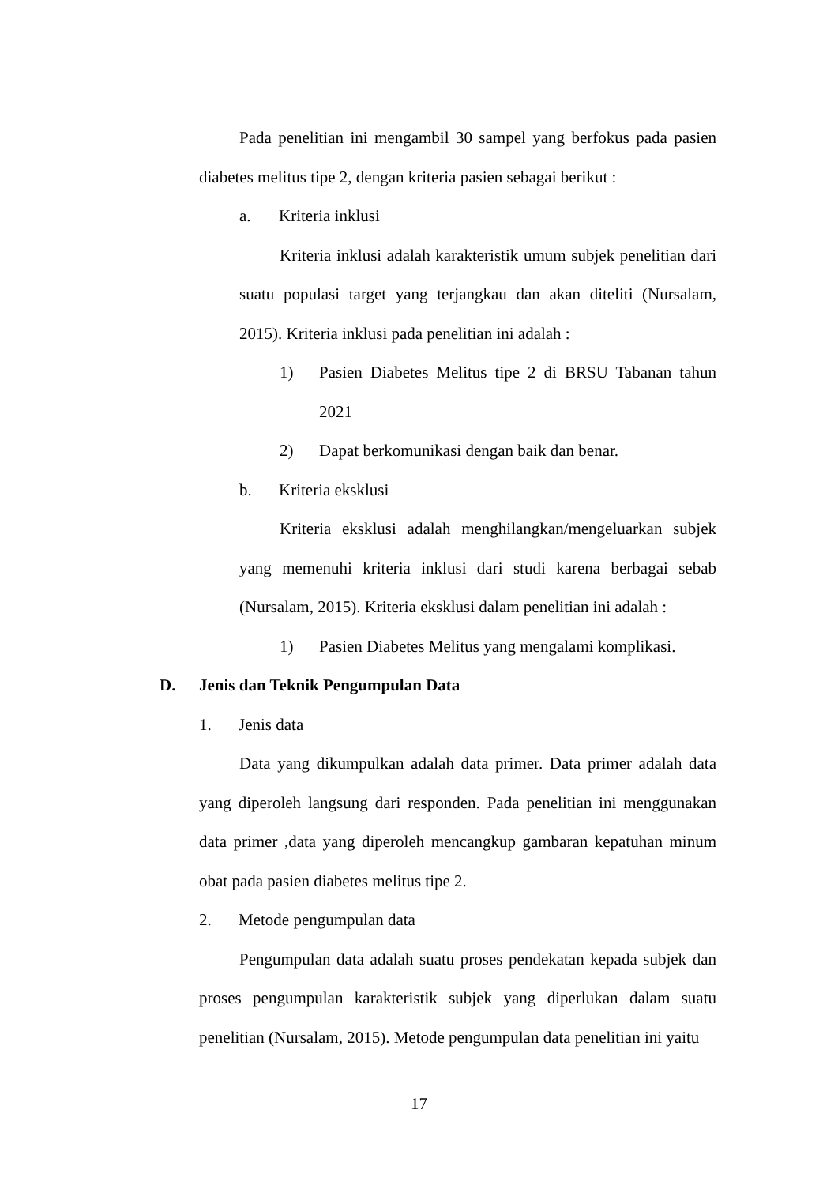Pada penelitian ini mengambil 30 sampel yang berfokus pada pasien diabetes melitus tipe 2, dengan kriteria pasien sebagai berikut :
a. Kriteria inklusi
Kriteria inklusi adalah karakteristik umum subjek penelitian dari suatu populasi target yang terjangkau dan akan diteliti (Nursalam, 2015). Kriteria inklusi pada penelitian ini adalah :
1) Pasien Diabetes Melitus tipe 2 di BRSU Tabanan tahun 2021
2) Dapat berkomunikasi dengan baik dan benar.
b. Kriteria eksklusi
Kriteria eksklusi adalah menghilangkan/mengeluarkan subjek yang memenuhi kriteria inklusi dari studi karena berbagai sebab (Nursalam, 2015). Kriteria eksklusi dalam penelitian ini adalah :
1) Pasien Diabetes Melitus yang mengalami komplikasi.
D. Jenis dan Teknik Pengumpulan Data
1. Jenis data
Data yang dikumpulkan adalah data primer. Data primer adalah data yang diperoleh langsung dari responden. Pada penelitian ini menggunakan data primer ,data yang diperoleh mencangkup gambaran kepatuhan minum obat pada pasien diabetes melitus tipe 2.
2. Metode pengumpulan data
Pengumpulan data adalah suatu proses pendekatan kepada subjek dan proses pengumpulan karakteristik subjek yang diperlukan dalam suatu penelitian (Nursalam, 2015). Metode pengumpulan data penelitian ini yaitu
17